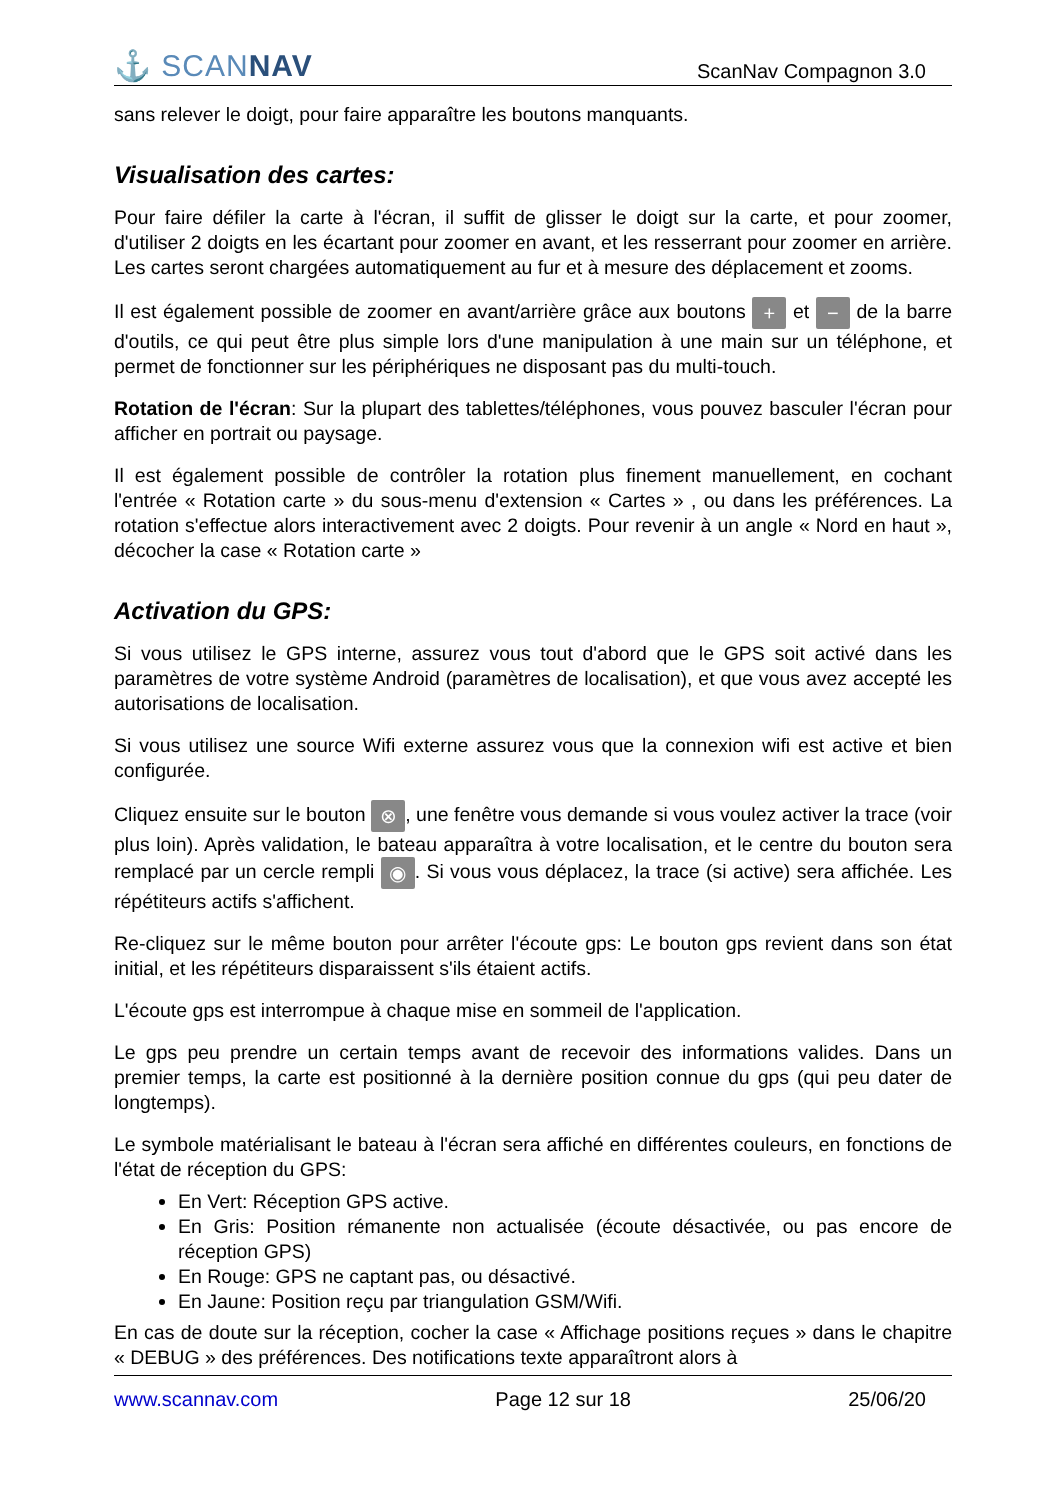⚓ SCANNAV
ScanNav Compagnon 3.0
sans relever le doigt, pour faire apparaître les boutons manquants.
Visualisation des cartes:
Pour faire défiler la carte à l'écran, il suffit de glisser le doigt sur la carte, et pour zoomer, d'utiliser 2 doigts en les écartant pour zoomer en avant, et les resserrant pour zoomer en arrière. Les cartes seront chargées automatiquement au fur et à mesure des déplacement et zooms.
Il est également possible de zoomer en avant/arrière grâce aux boutons + et − de la barre d'outils, ce qui peut être plus simple lors d'une manipulation à une main sur un téléphone, et permet de fonctionner sur les périphériques ne disposant pas du multi-touch.
Rotation de l'écran: Sur la plupart des tablettes/téléphones, vous pouvez basculer l'écran pour afficher en portrait ou paysage.
Il est également possible de contrôler la rotation plus finement manuellement, en cochant l'entrée « Rotation carte » du sous-menu d'extension « Cartes » , ou dans les préférences. La rotation s'effectue alors interactivement avec 2 doigts. Pour revenir à un angle « Nord en haut », décocher la case « Rotation carte »
Activation du GPS:
Si vous utilisez le GPS interne, assurez vous tout d'abord que le GPS soit activé dans les paramètres de votre système Android (paramètres de localisation), et que vous avez accepté les autorisations de localisation.
Si vous utilisez une source Wifi externe assurez vous que la connexion wifi est active et bien configurée.
Cliquez ensuite sur le bouton ⊗, une fenêtre vous demande si vous voulez activer la trace (voir plus loin). Après validation, le bateau apparaîtra à votre localisation, et le centre du bouton sera remplacé par un cercle rempli ◉. Si vous vous déplacez, la trace (si active) sera affichée. Les répétiteurs actifs s'affichent.
Re-cliquez sur le même bouton pour arrêter l'écoute gps: Le bouton gps revient dans son état initial, et les répétiteurs disparaissent s'ils étaient actifs.
L'écoute gps est interrompue à chaque mise en sommeil de l'application.
Le gps peu prendre un certain temps avant de recevoir des informations valides. Dans un premier temps, la carte est positionné à la dernière position connue du gps (qui peu dater de longtemps).
Le symbole matérialisant le bateau à l'écran sera affiché en différentes couleurs, en fonctions de l'état de réception du GPS:
En Vert: Réception GPS active.
En Gris: Position rémanente non actualisée (écoute désactivée, ou pas encore de réception GPS)
En Rouge: GPS ne captant pas, ou désactivé.
En Jaune: Position reçu par triangulation GSM/Wifi.
En cas de doute sur la réception, cocher la case « Affichage positions reçues » dans le chapitre « DEBUG » des préférences. Des notifications texte apparaîtront alors à
www.scannav.com Page 12 sur 18 25/06/20